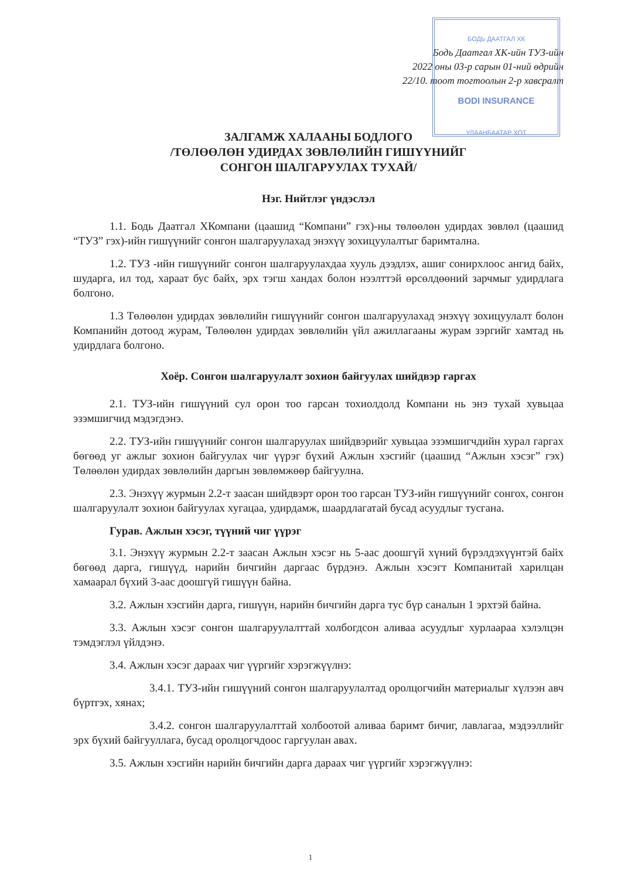БОДЬ ДААТГАЛ ХК
BODI INSURANCE
УЛААНБААТАР ХОТ
Бодь Даатгал ХК-ийн ТУЗ-ийн
2022 оны 03-р сарын 01-ний өдрийн
22/10. тоот тогтоолын 2-р хавсралт
ЗАЛГАМЖ ХАЛААНЫ БОДЛОГО
/ТӨЛӨӨЛӨН УДИРДАХ ЗӨВЛӨЛИЙН ГИШҮҮНИЙГ
СОНГОН ШАЛГАРУУЛАХ ТУХАЙ/
Нэг. Нийтлэг үндэслэл
1.1. Бодь Даатгал ХКомпани (цаашид “Компани” гэх)-ны төлөөлөн удирдах зөвлөл (цаашид “ТУЗ” гэх)-ийн гишүүнийг сонгон шалгаруулахад энэхүү зохицуулалтыг баримтална.
1.2. ТУЗ -ийн гишүүнийг сонгон шалгаруулахдаа хууль дээдлэх, ашиг сонирхлоос ангид байх, шударга, ил тод, хараат бус байх, эрх тэгш хандах болон нээлттэй өрсөлдөөний зарчмыг удирдлага болгоно.
1.3 Төлөөлөн удирдах зөвлөлийн гишүүнийг сонгон шалгаруулахад энэхүү зохицуулалт болон Компанийн дотоод журам, Төлөөлөн удирдах зөвлөлийн үйл ажиллагааны журам зэргийг хамтад нь удирдлага болгоно.
Хоёр. Сонгон шалгаруулалт зохион байгуулах шийдвэр гаргах
2.1. ТУЗ-ийн гишүүний сул орон тоо гарсан тохиолдолд Компани нь энэ тухай хувьцаа эзэмшигчид мэдэгдэнэ.
2.2. ТУЗ-ийн гишүүнийг сонгон шалгаруулах шийдвэрийг хувьцаа эзэмшигчдийн хурал гаргах бөгөөд уг ажлыг зохион байгуулах чиг үүрэг бүхий Ажлын хэсгийг (цаашид “Ажлын хэсэг” гэх) Төлөөлөн удирдах зөвлөлийн даргын зөвлөмжөөр байгуулна.
2.3. Энэхүү журмын 2.2-т заасан шийдвэрт орон тоо гарсан ТУЗ-ийн гишүүнийг сонгох, сонгон шалгаруулалт зохион байгуулах хугацаа, удирдамж, шаардлагатай бусад асуудлыг тусгана.
Гурав. Ажлын хэсэг, түүний чиг үүрэг
3.1. Энэхүү журмын 2.2-т заасан Ажлын хэсэг нь 5-аас доошгүй хүний бүрэлдэхүүнтэй байх бөгөөд дарга, гишүүд, нарийн бичгийн даргаас бүрдэнэ. Ажлын хэсэгт Компанитай харилцан хамаарал бүхий 3-аас доошгүй гишүүн байна.
3.2. Ажлын хэсгийн дарга, гишүүн, нарийн бичгийн дарга тус бүр саналын 1 эрхтэй байна.
3.3. Ажлын хэсэг сонгон шалгаруулалттай холбогдсон аливаа асуудлыг хурлаараа хэлэлцэн тэмдэглэл үйлдэнэ.
3.4. Ажлын хэсэг дараах чиг үүргийг хэрэгжүүлнэ:
3.4.1. ТУЗ-ийн гишүүний сонгон шалгаруулалтад оролцогчийн материалыг хүлээн авч бүртгэх, хянах;
3.4.2. сонгон шалгаруулалттай холбоотой аливаа баримт бичиг, лавлагаа, мэдээллийг эрх бүхий байгууллага, бусад оролцогчдоос гаргуулан авах.
3.5. Ажлын хэсгийн нарийн бичгийн дарга дараах чиг үүргийг хэрэгжүүлнэ:
1